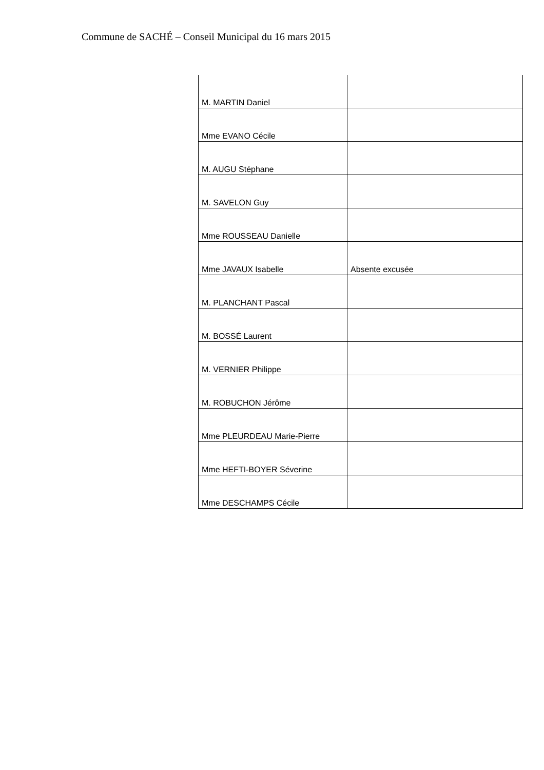Commune de SACHÉ – Conseil Municipal du 16 mars 2015
| M. MARTIN Daniel | |
| Mme EVANO Cécile | |
| M. AUGU Stéphane | |
| M. SAVELON Guy | |
| Mme ROUSSEAU Danielle | |
| Mme JAVAUX Isabelle | Absente excusée |
| M. PLANCHANT Pascal | |
| M. BOSSÉ Laurent | |
| M. VERNIER Philippe | |
| M. ROBUCHON Jérôme | |
| Mme PLEURDEAU Marie-Pierre | |
| Mme HEFTI-BOYER Séverine | |
| Mme DESCHAMPS Cécile | |